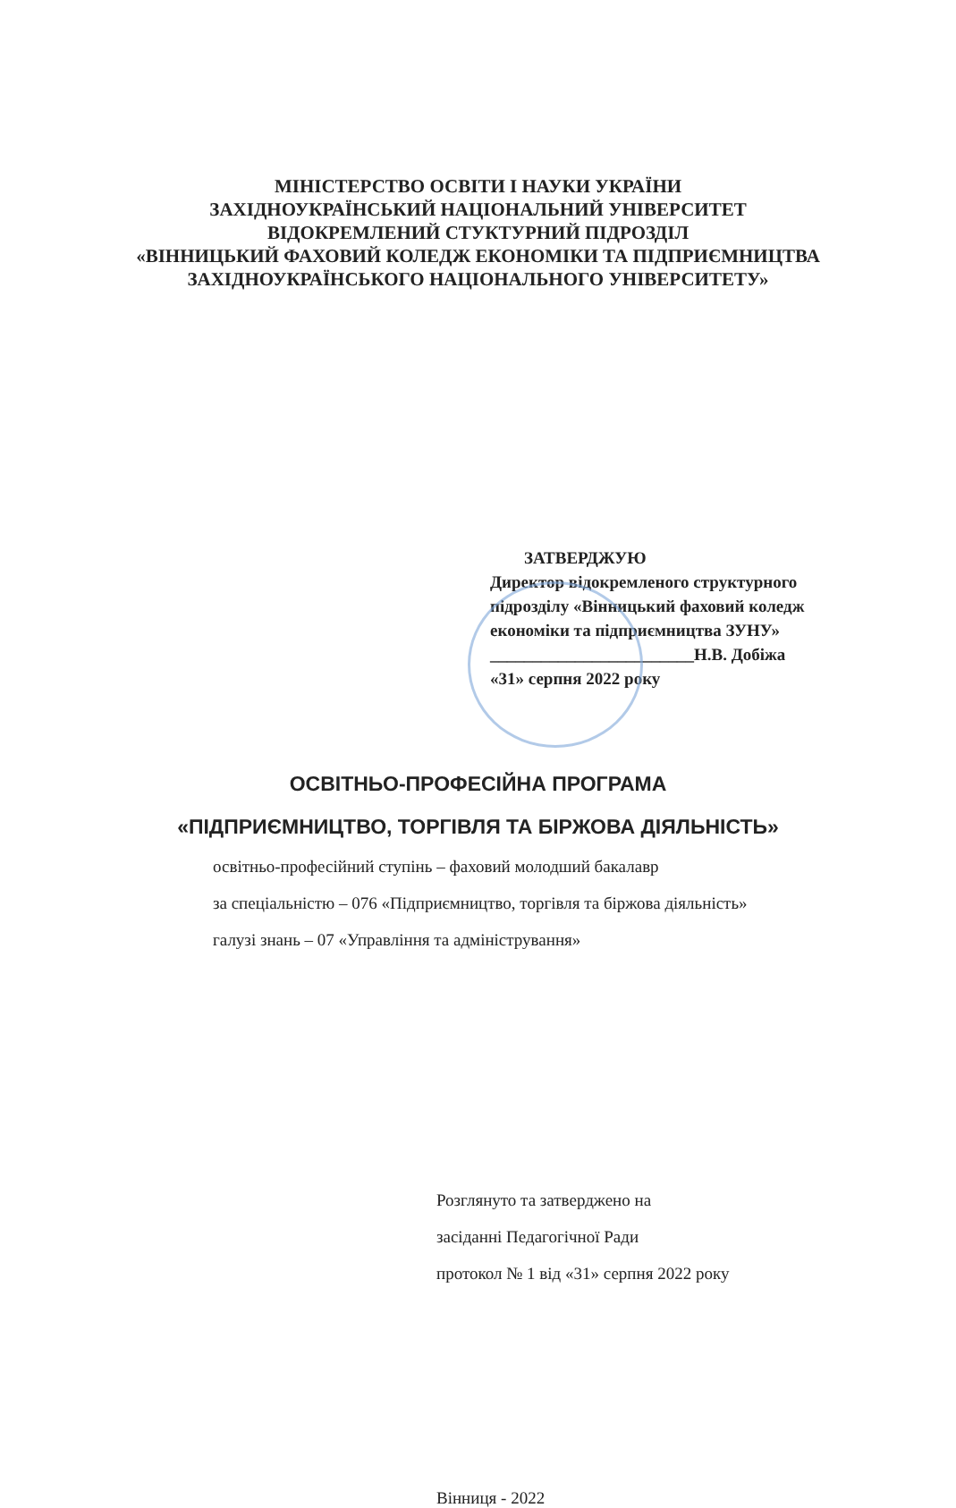МІНІСТЕРСТВО ОСВІТИ І НАУКИ УКРАЇНИ
ЗАХІДНОУКРАЇНСЬКИЙ НАЦІОНАЛЬНИЙ УНІВЕРСИТЕТ
ВІДОКРЕМЛЕНИЙ СТУКТУРНИЙ ПІДРОЗДІЛ
«ВІННИЦЬКИЙ ФАХОВИЙ КОЛЕДЖ ЕКОНОМІКИ ТА ПІДПРИЄМНИЦТВА
ЗАХІДНОУКРАЇНСЬКОГО НАЦІОНАЛЬНОГО УНІВЕРСИТЕТУ»
ЗАТВЕРДЖУЮ
Директор відокремленого структурного
підрозділу «Вінницький фаховий коледж
економіки та підприємництва ЗУНУ»
________________________Н.В. Добіжа
«31» серпня 2022 року
ОСВІТНЬО-ПРОФЕСІЙНА ПРОГРАМА
«ПІДПРИЄМНИЦТВО, ТОРГІВЛЯ ТА БІРЖОВА ДІЯЛЬНІСТЬ»
освітньо-професійний ступінь – фаховий молодший бакалавр
за спеціальністю – 076 «Підприємництво, торгівля та біржова діяльність»
галузі знань – 07 «Управління та адміністрування»
Розглянуто та затверджено на
засіданні Педагогічної Ради
протокол № 1 від «31» серпня 2022 року
Вінниця - 2022